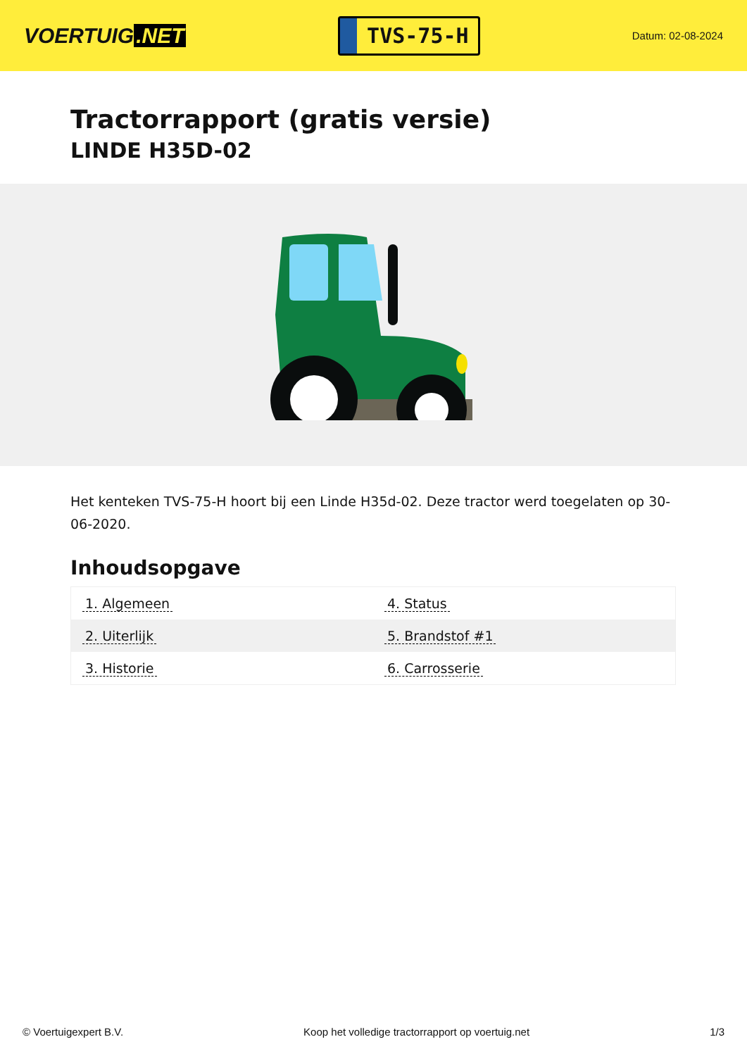VOERTUIG.NET
TVS-75-H
Datum: 02-08-2024
Tractorrapport (gratis versie)
LINDE H35D-02
Het kenteken TVS-75-H hoort bij een Linde H35d-02. Deze tractor werd toegelaten op 30-06-2020.
Inhoudsopgave
| 1. Algemeen | 4. Status |
| 2. Uiterlijk | 5. Brandstof #1 |
| 3. Historie | 6. Carrosserie |
© Voertuigexpert B.V. Koop het volledige tractorrapport op voertuig.net
1/3